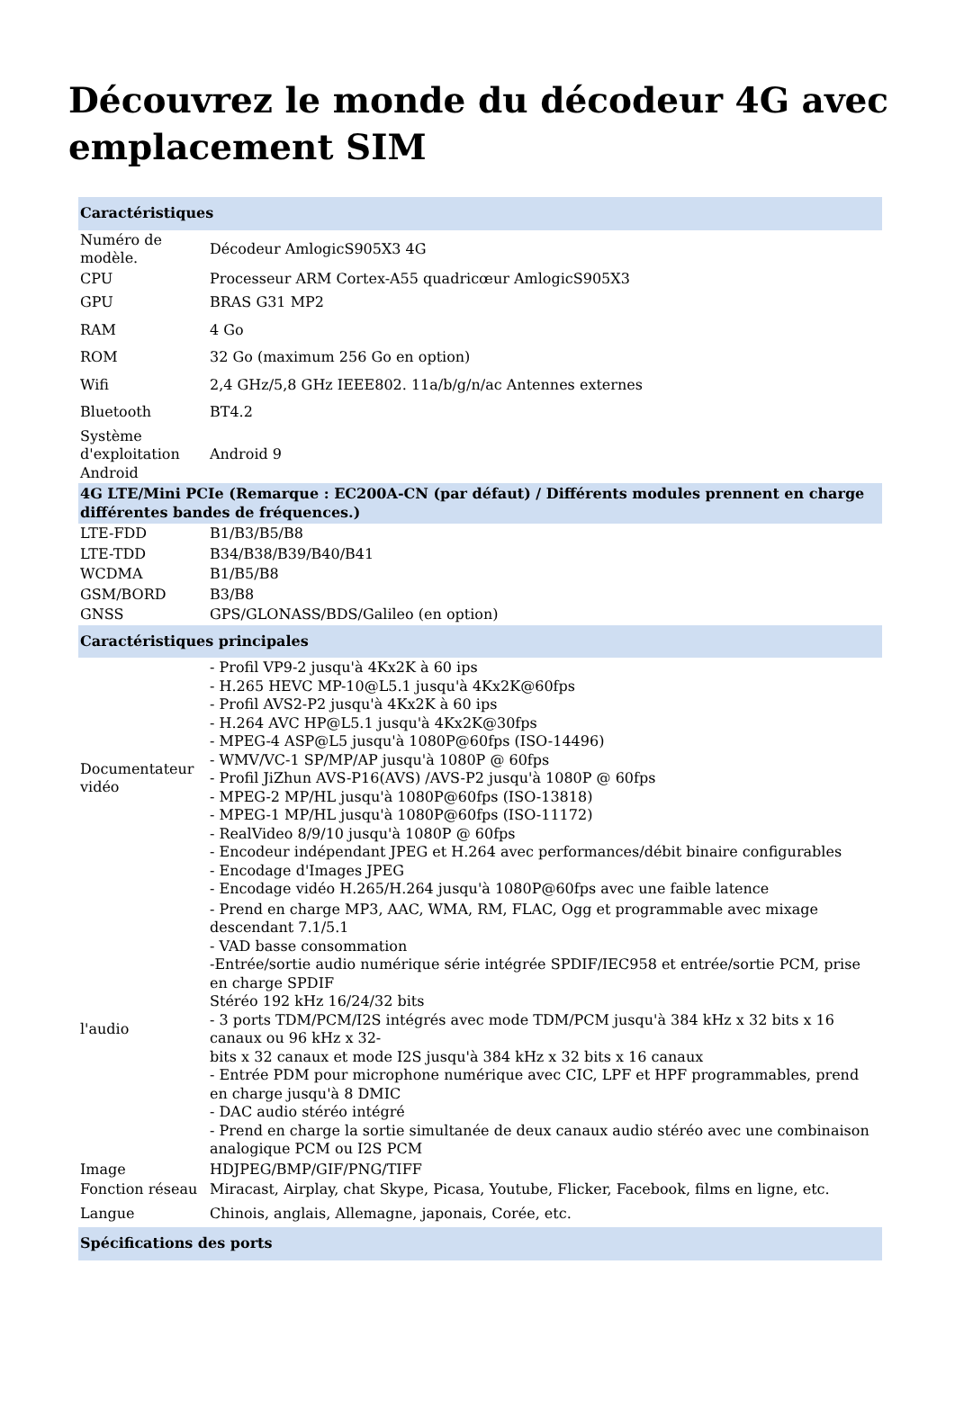Découvrez le monde du décodeur 4G avec emplacement SIM
| Caractéristiques | |
| --- | --- |
| Numéro de modèle. | Décodeur AmlogicS905X3 4G |
| CPU | Processeur ARM Cortex-A55 quadricœur AmlogicS905X3 |
| GPU | BRAS G31 MP2 |
| RAM | 4 Go |
| ROM | 32 Go (maximum 256 Go en option) |
| Wifi | 2,4 GHz/5,8 GHz IEEE802. 11a/b/g/n/ac Antennes externes |
| Bluetooth | BT4.2 |
| Système d'exploitation Android | Android 9 |
| 4G LTE/Mini PCIe (Remarque : EC200A-CN (par défaut) / Différents modules prennent en charge différentes bandes de fréquences.) | |
| LTE-FDD | B1/B3/B5/B8 |
| LTE-TDD | B34/B38/B39/B40/B41 |
| WCDMA | B1/B5/B8 |
| GSM/BORD | B3/B8 |
| GNSS | GPS/GLONASS/BDS/Galileo (en option) |
| Caractéristiques principales | |
| Documentateur vidéo | - Profil VP9-2 jusqu'à 4Kx2K à 60 ips - H.265 HEVC MP-10@L5.1 jusqu'à 4Kx2K@60fps - Profil AVS2-P2 jusqu'à 4Kx2K à 60 ips - H.264 AVC HP@L5.1 jusqu'à 4Kx2K@30fps - MPEG-4 ASP@L5 jusqu'à 1080P@60fps (ISO-14496) - WMV/VC-1 SP/MP/AP jusqu'à 1080P @ 60fps - Profil JiZhun AVS-P16(AVS) /AVS-P2 jusqu'à 1080P @ 60fps - MPEG-2 MP/HL jusqu'à 1080P@60fps (ISO-13818) - MPEG-1 MP/HL jusqu'à 1080P@60fps (ISO-11172) - RealVideo 8/9/10 jusqu'à 1080P @ 60fps - Encodeur indépendant JPEG et H.264 avec performances/débit binaire configurables - Encodage d'Images JPEG - Encodage vidéo H.265/H.264 jusqu'à 1080P@60fps avec une faible latence |
| l'audio | - Prend en charge MP3, AAC, WMA, RM, FLAC, Ogg et programmable avec mixage descendant 7.1/5.1 - VAD basse consommation -Entrée/sortie audio numérique série intégrée SPDIF/IEC958 et entrée/sortie PCM, prise en charge SPDIF Stéréo 192 kHz 16/24/32 bits - 3 ports TDM/PCM/I2S intégrés avec mode TDM/PCM jusqu'à 384 kHz x 32 bits x 16 canaux ou 96 kHz x 32- bits x 32 canaux et mode I2S jusqu'à 384 kHz x 32 bits x 16 canaux - Entrée PDM pour microphone numérique avec CIC, LPF et HPF programmables, prend en charge jusqu'à 8 DMIC - DAC audio stéréo intégré - Prend en charge la sortie simultanée de deux canaux audio stéréo avec une combinaison analogique PCM ou I2S PCM |
| Image | HDJPEG/BMP/GIF/PNG/TIFF |
| Fonction réseau | Miracast, Airplay, chat Skype, Picasa, Youtube, Flicker, Facebook, films en ligne, etc. |
| Langue | Chinois, anglais, Allemagne, japonais, Corée, etc. |
| Spécifications des ports | |